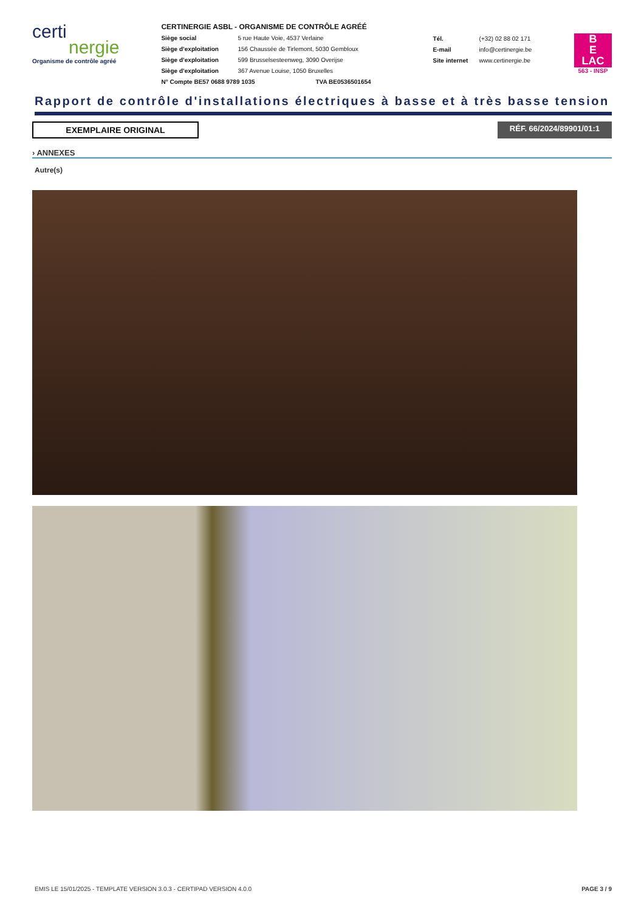certi
nergie
Organisme de contrôle agréé
CERTINERGIE ASBL - ORGANISME DE CONTRÔLE AGRÉÉ
Siège social 5 rue Haute Voie, 4537 Verlaine
Siège d’exploitation 156 Chaussée de Tirlemont, 5030 Gembloux
Siège d’exploitation 599 Brusselsesteenweg, 3090 Overijse
Siège d’exploitation 367 Avenue Louise, 1050 Bruxelles
N° Compte BE57 0688 9789 1035 TVA BE0536501654
Tél. (+32) 02 88 02 171
E-mail info@certinergie.be
Site internet www.certinergie.be
B
E
LAC
563 - INSP
Rapport de contrôle d'installations électriques à basse et à très basse tension
EXEMPLAIRE ORIGINAL RÉF. 66/2024/89901/01:1
› ANNEXES
Autre(s)
EMIS LE 15/01/2025 - TEMPLATE VERSION 3.0.3 - CERTIPAD VERSION 4.0.0 PAGE 3 / 9